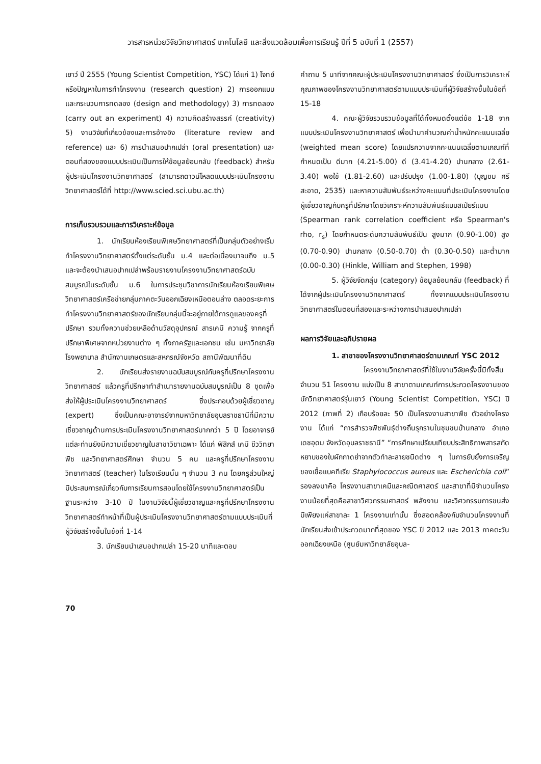วารสารหน่วยวิจัยวิทยาศาสตร์ เทคโนโลยี และสิ่งแวดล้อมเพื่อการเรียนรู้ ปีที่ 5 ฉบับที่ 1 (2557)
เยาว์ ปี 2555 (Young Scientist Competition, YSC) ได้แก่ 1) โจทย์หรือปัญหาในการทำโครงงาน (research question) 2) การออกแบบและกระบวนการทดลอง (design and methodology) 3) การทดลอง (carry out an experiment) 4) ความคิดสร้างสรรค์ (creativity) 5) งานวิจัยที่เกี่ยวข้องและการอ้างอิง (literature review and reference) และ 6) การนำเสนอปากเปล่า (oral presentation) และตอนที่สองของแบบประเมินเป็นการให้ข้อมูลย้อนกลับ (feedback) สำหรับผู้ประเมินโครงงานวิทยาศาสตร์ (สามารถดาวน์โหลดแบบประเมินโครงงานวิทยาศาสตร์ได้ที่ http://www.scied.sci.ubu.ac.th)
การเก็บรวบรวมและการวิเคราะห์ข้อมูล
1. นักเรียนห้องเรียนพิเศษวิทยาศาสตร์ที่เป็นกลุ่มตัวอย่างเริ่มทำโครงงานวิทยาศาสตร์ตั้งแต่ระดับชั้น ม.4 และต่อเนื่องมาจนถึง ม.5 และจะต้องนำเสนอปากเปล่าพร้อมรายงานโครงงานวิทยาศาสตร์ฉบับสมบูรณ์ในระดับชั้น ม.6 ในการประชุมวิชาการนักเรียนห้องเรียนพิเศษวิทยาศาสตร์เครือข่ายกลุ่มภาคตะวันออกเฉียงเหนือตอนล่าง ตลอดระยะการทำโครงงานวิทยาศาสตร์ของนักเรียนกลุ่มนี้จะอยู่ภายใต้การดูแลของครูที่ปรึกษา รวมทั้งความช่วยเหลือด้านวัสดุอุปกรณ์ สารเคมี ความรู้ จากครูที่ปรึกษาพิเศษจากหน่วยงานต่าง ๆ ทั้งภาครัฐและเอกชน เช่น มหาวิทยาลัย โรงพยาบาล สำนักงานเกษตรและสหกรณ์จังหวัด สถานีพัฒนาที่ดิน
2. นักเรียนส่งรายงานฉบับสมบูรณ์กับครูที่ปรึกษาโครงงานวิทยาศาสตร์ แล้วครูที่ปรึกษาทำสำเนารายงานฉบับสมบูรณ์เป็น 8 ชุดเพื่อส่งให้ผู้ประเมินโครงงานวิทยาศาสตร์ ซึ่งประกอบด้วยผู้เชี่ยวชาญ (expert) ซึ่งเป็นคณะอาจารย์จากมหาวิทยาลัยอุบลราชธานีที่มีความเชี่ยวชาญด้านการประเมินโครงงานวิทยาศาสตร์มากกว่า 5 ปี โดยอาจารย์แต่ละท่านยังมีความเชี่ยวชาญในสาขาวิชาเฉพาะ ได้แก่ ฟิสิกส์ เคมี ชีววิทยา พืช และวิทยาศาสตร์ศึกษา จำนวน 5 คน และครูที่ปรึกษาโครงงานวิทยาศาสตร์ (teacher) ในโรงเรียนนั้น ๆ จำนวน 3 คน โดยครูส่วนใหญ่มีประสบการณ์เกี่ยวกับการเรียนการสอนโดยใช้โครงงานวิทยาศาสตร์เป็นฐานระหว่าง 3-10 ปี ในงานวิจัยนี้ผู้เชี่ยวชาญและครูที่ปรึกษาโครงงานวิทยาศาสตร์ทำหน้าที่เป็นผู้ประเมินโครงงานวิทยาศาสตร์ตามแบบประเมินที่ผู้วิจัยสร้างขึ้นในข้อที่ 1-14
3. นักเรียนนำเสนอปากเปล่า 15-20 นาทีและตอบ
คำถาม 5 นาทีจากคณะผู้ประเมินโครงงานวิทยาศาสตร์ ซึ่งเป็นการวิเคราะห์คุณภาพของโครงงานวิทยาศาสตร์ตามแบบประเมินที่ผู้วิจัยสร้างขึ้นในข้อที่ 15-18
4. คณะผู้วิจัยรวบรวมข้อมูลที่ได้ทั้งหมดตั้งแต่ข้อ 1-18 จากแบบประเมินโครงงานวิทยาศาสตร์ เพื่อนำมาคำนวณค่าน้ำหนักคะแนนเฉลี่ย (weighted mean score) โดยแปรความจากคะแนนเฉลี่ยตามเกณฑ์ที่กำหนดเป็น ดีมาก (4.21-5.00) ดี (3.41-4.20) ปานกลาง (2.61-3.40) พอใช้ (1.81-2.60) และปรับปรุง (1.00-1.80) (บุญชม ศรีสะอาด, 2535) และหาความสัมพันธ์ระหว่างคะแนนที่ประเมินโครงงานโดยผู้เชี่ยวชาญกับครูที่ปรึกษาโดยวิเคราะห์ความสัมพันธ์แบบสเปียร์แมน (Spearman rank correlation coefficient หรือ Spearman's rho, r<sub>s</sub>) โดยกำหนดระดับความสัมพันธ์เป็น สูงมาก (0.90-1.00) สูง (0.70-0.90) ปานกลาง (0.50-0.70) ต่ำ (0.30-0.50) และต่ำมาก (0.00-0.30) (Hinkle, William and Stephen, 1998)
5. ผู้วิจัยจัดกลุ่ม (category) ข้อมูลย้อนกลับ (feedback) ที่ได้จากผู้ประเมินโครงงานวิทยาศาสตร์ ทั้งจากแบบประเมินโครงงานวิทยาศาสตร์ในตอนที่สองและระหว่างการนำเสนอปากเปล่า
ผลการวิจัยและอภิปรายผล
1. สาขาของโครงงานวิทยาศาสตร์ตามเกณฑ์ YSC 2012
โครงงานวิทยาศาสตร์ที่ใช้ในงานวิจัยครั้งนี้มีทั้งสิ้นจำนวน 51 โครงงาน แบ่งเป็น 8 สาขาตามเกณฑ์การประกวดโครงงานของนักวิทยาศาสตร์รุ่นเยาว์ (Young Scientist Competition, YSC) ปี 2012 (ภาพที่ 2) เกือบร้อยละ 50 เป็นโครงงานสาขาพืช ตัวอย่างโครงงาน ได้แก่ “การสำรวจพืชพันธุ์ต่างถิ่นรุกรานในชุมชนบ้านกลาง อำเภอเดชอุดม จังหวัดอุบลราชธานี” “การศึกษาเปรียบเทียบประสิทธิภาพสารสกัดหยาบของใบผักกาดย่าจากตัวทำละลายชนิดต่าง ๆ ในการยับยั้งการเจริญของเชื้อแบคทีเรีย Staphylococcus aureus และ Escherichia coli” รองลงมาคือ โครงงานสาขาเคมีและคณิตศาสตร์ และสาขาที่มีจำนวนโครงงานน้อยที่สุดคือสาขาวิศวกรรมศาสตร์ พลังงาน และวิศวกรรมการขนส่ง มีเพียงแค่สาขาละ 1 โครงงานเท่านั้น ซึ่งสอดคล้องกับจำนวนโครงงานที่นักเรียนส่งเข้าประกวดมากที่สุดของ YSC ปี 2012 และ 2013 ภาคตะวันออกเฉียงเหนือ (ศูนย์มหาวิทยาลัยอุบล-
70